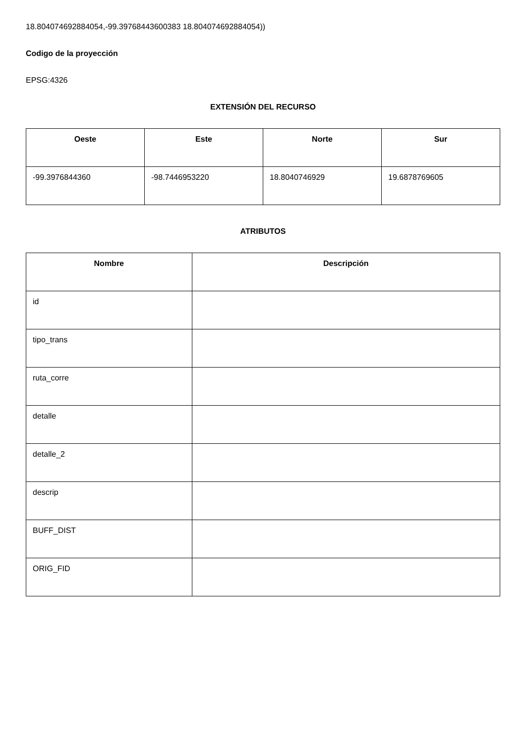18.804074692884054,-99.39768443600383 18.804074692884054))
Codigo de la proyección
EPSG:4326
EXTENSIÓN DEL RECURSO
| Oeste | Este | Norte | Sur |
| --- | --- | --- | --- |
| -99.3976844360 | -98.7446953220 | 18.8040746929 | 19.6878769605 |
ATRIBUTOS
| Nombre | Descripción |
| --- | --- |
| id | |
| tipo_trans | |
| ruta_corre | |
| detalle | |
| detalle_2 | |
| descrip | |
| BUFF_DIST | |
| ORIG_FID | |